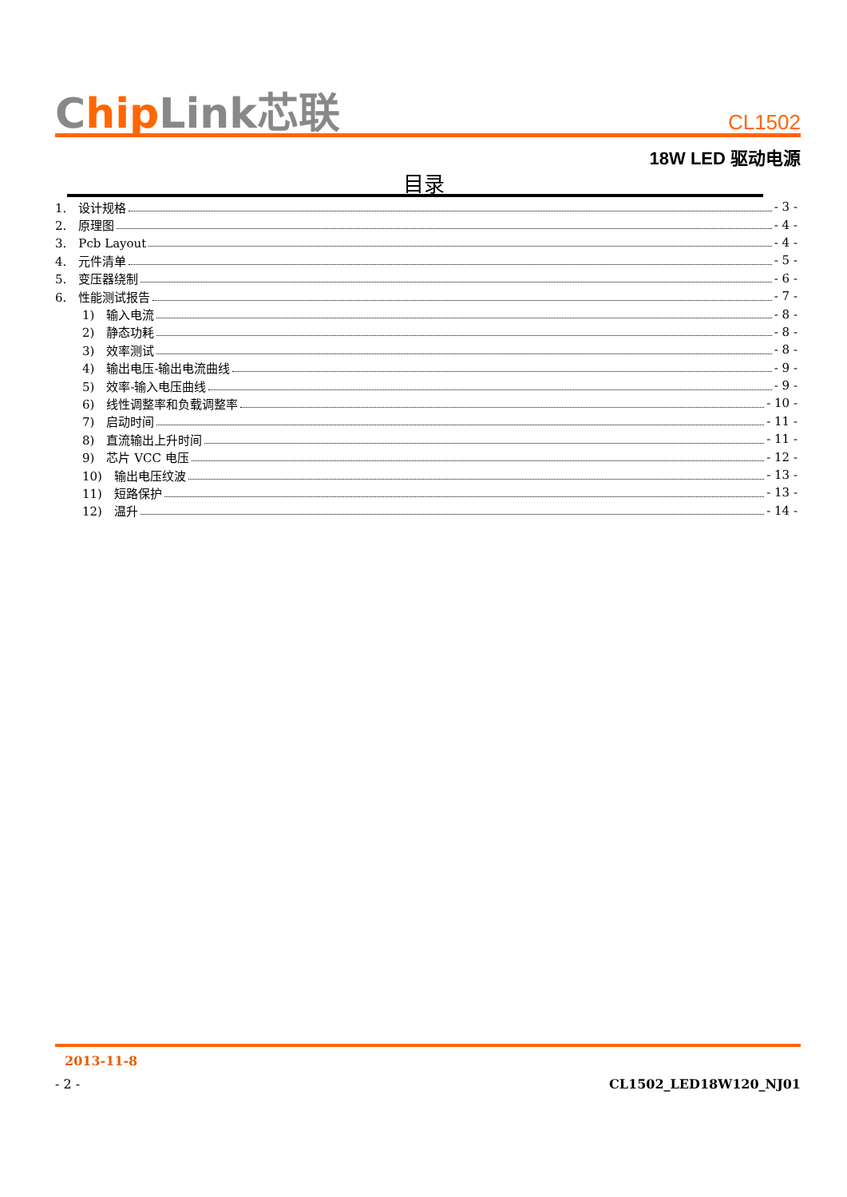Chip Link芯联
CL1502
18W LED 驱动电源
目录
1.　设计规格 - 3 -
2.　原理图 - 4 -
3.　Pcb Layout - 4 -
4.　元件清单 - 5 -
5.　变压器绕制 - 6 -
6.　性能测试报告 - 7 -
1)　输入电流 - 8 -
2)　静态功耗 - 8 -
3)　效率测试 - 8 -
4)　输出电压-输出电流曲线 - 9 -
5)　效率-输入电压曲线 - 9 -
6)　线性调整率和负载调整率 - 10 -
7)　启动时间 - 11 -
8)　直流输出上升时间 - 11 -
9)　芯片 VCC 电压 - 12 -
10)　输出电压纹波 - 13 -
11)　短路保护 - 13 -
12)　温升 - 14 -
2013-11-8
- 2 - CL1502_LED18W120_NJ01